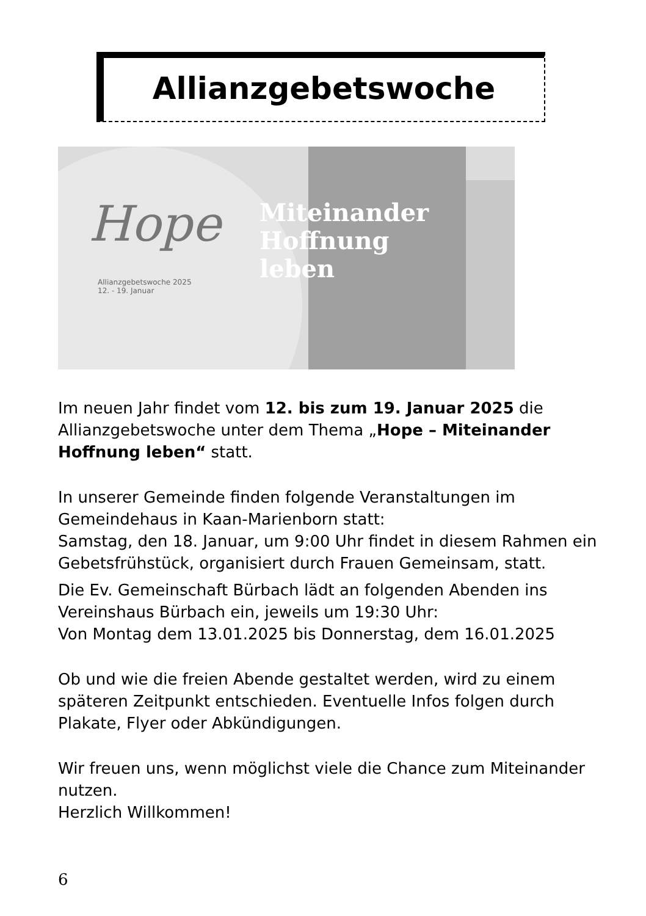Allianzgebetswoche
Hope
Allianzgebetswoche 2025
12. - 19. Januar
Miteinander
Hoffnung
leben
Im neuen Jahr findet vom 12. bis zum 19. Januar 2025 die Allianzgebetswoche unter dem Thema „Hope – Miteinander Hoffnung leben“ statt.
In unserer Gemeinde finden folgende Veranstaltungen im Gemeindehaus in Kaan-Marienborn statt:
Samstag, den 18. Januar, um 9:00 Uhr findet in diesem Rahmen ein Gebetsfrühstück, organisiert durch Frauen Gemeinsam, statt.
Die Ev. Gemeinschaft Bürbach lädt an folgenden Abenden ins Vereinshaus Bürbach ein, jeweils um 19:30 Uhr:
Von Montag dem 13.01.2025 bis Donnerstag, dem 16.01.2025
Ob und wie die freien Abende gestaltet werden, wird zu einem späteren Zeitpunkt entschieden. Eventuelle Infos folgen durch Plakate, Flyer oder Abkündigungen.
Wir freuen uns, wenn möglichst viele die Chance zum Miteinander nutzen.
Herzlich Willkommen!
6